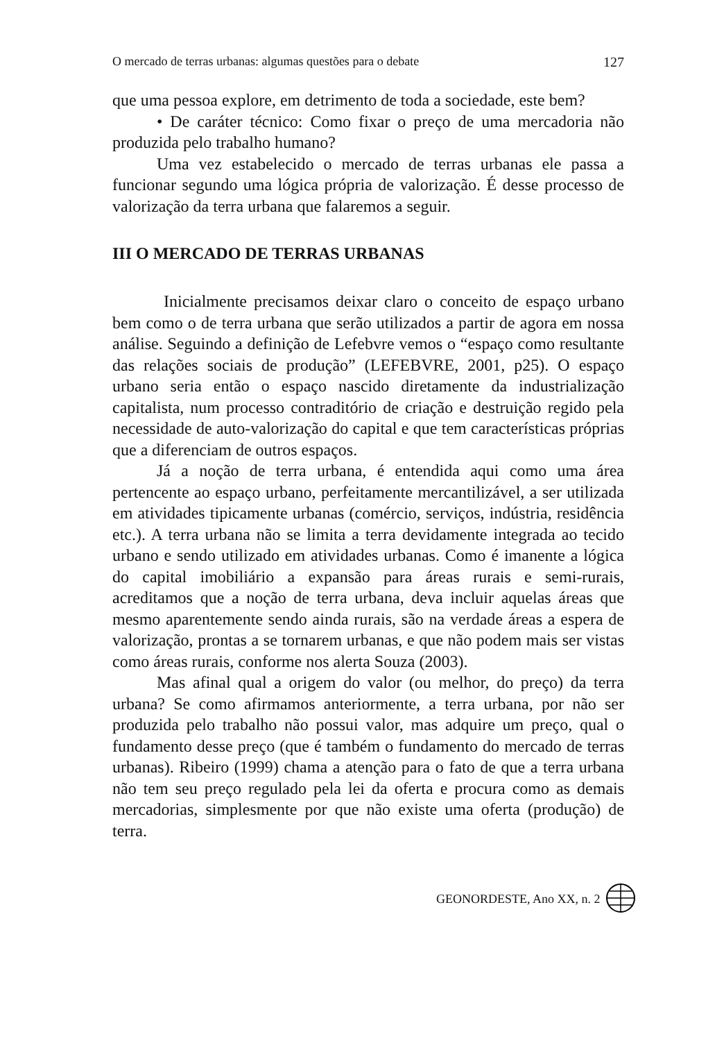O mercado de terras urbanas: algumas questões para o debate 127
que uma pessoa explore, em detrimento de toda a sociedade, este bem?
• De caráter técnico: Como fixar o preço de uma mercadoria não produzida pelo trabalho humano?
Uma vez estabelecido o mercado de terras urbanas ele passa a funcionar segundo uma lógica própria de valorização. É desse processo de valorização da terra urbana que falaremos a seguir.
III O MERCADO DE TERRAS URBANAS
Inicialmente precisamos deixar claro o conceito de espaço urbano bem como o de terra urbana que serão utilizados a partir de agora em nossa análise. Seguindo a definição de Lefebvre vemos o “espaço como resultante das relações sociais de produção” (LEFEBVRE, 2001, p25). O espaço urbano seria então o espaço nascido diretamente da industrialização capitalista, num processo contraditório de criação e destruição regido pela necessidade de auto-valorização do capital e que tem características próprias que a diferenciam de outros espaços.
Já a noção de terra urbana, é entendida aqui como uma área pertencente ao espaço urbano, perfeitamente mercantilizável, a ser utilizada em atividades tipicamente urbanas (comércio, serviços, indústria, residência etc.). A terra urbana não se limita a terra devidamente integrada ao tecido urbano e sendo utilizado em atividades urbanas. Como é imanente a lógica do capital imobiliário a expansão para áreas rurais e semi-rurais, acreditamos que a noção de terra urbana, deva incluir aquelas áreas que mesmo aparentemente sendo ainda rurais, são na verdade áreas a espera de valorização, prontas a se tornarem urbanas, e que não podem mais ser vistas como áreas rurais, conforme nos alerta Souza (2003).
Mas afinal qual a origem do valor (ou melhor, do preço) da terra urbana? Se como afirmamos anteriormente, a terra urbana, por não ser produzida pelo trabalho não possui valor, mas adquire um preço, qual o fundamento desse preço (que é também o fundamento do mercado de terras urbanas). Ribeiro (1999) chama a atenção para o fato de que a terra urbana não tem seu preço regulado pela lei da oferta e procura como as demais mercadorias, simplesmente por que não existe uma oferta (produção) de terra.
GEONORDESTE, Ano XX, n. 2